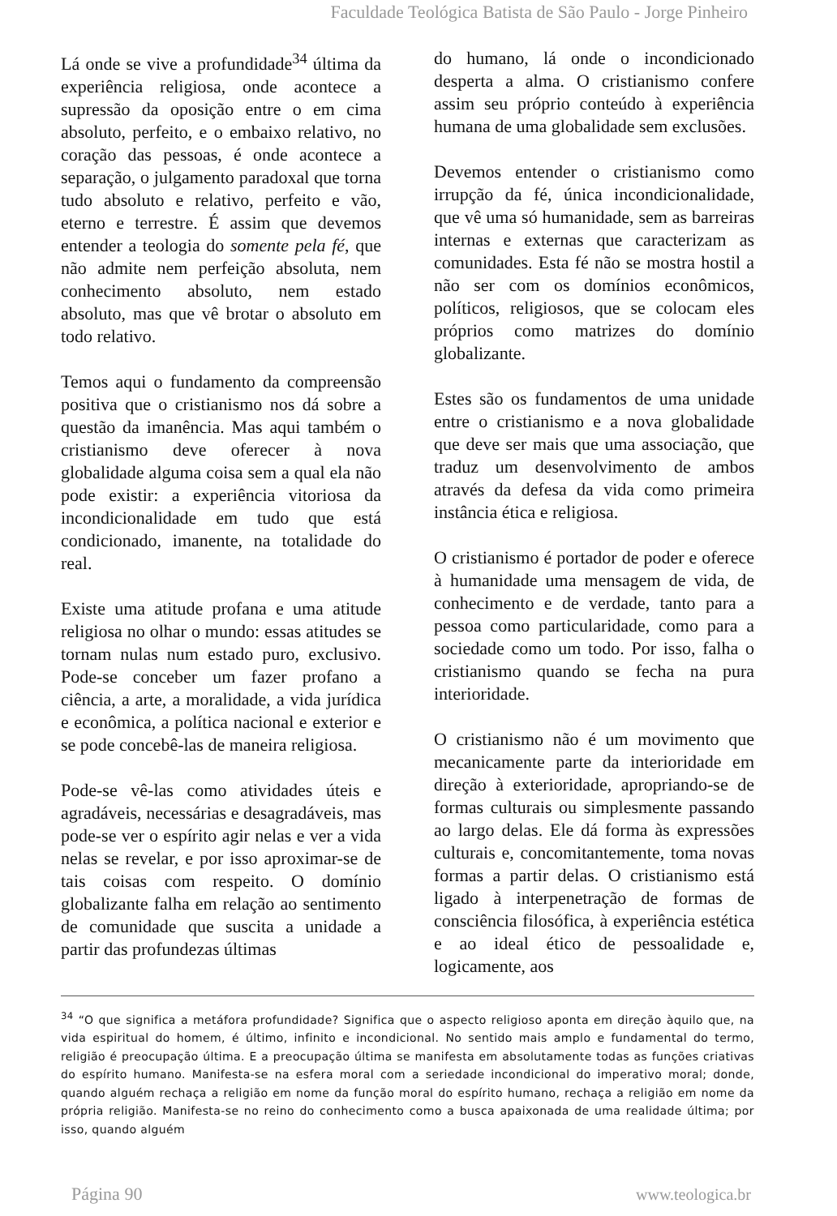Faculdade Teológica Batista de São Paulo - Jorge Pinheiro
Lá onde se vive a profundidade<sup>34</sup> última da experiência religiosa, onde acontece a supressão da oposição entre o em cima absoluto, perfeito, e o embaixo relativo, no coração das pessoas, é onde acontece a separação, o julgamento paradoxal que torna tudo absoluto e relativo, perfeito e vão, eterno e terrestre. É assim que devemos entender a teologia do somente pela fé, que não admite nem perfeição absoluta, nem conhecimento absoluto, nem estado absoluto, mas que vê brotar o absoluto em todo relativo.
Temos aqui o fundamento da compreensão positiva que o cristianismo nos dá sobre a questão da imanência. Mas aqui também o cristianismo deve oferecer à nova globalidade alguma coisa sem a qual ela não pode existir: a experiência vitoriosa da incondicionalidade em tudo que está condicionado, imanente, na totalidade do real.
Existe uma atitude profana e uma atitude religiosa no olhar o mundo: essas atitudes se tornam nulas num estado puro, exclusivo. Pode-se conceber um fazer profano a ciência, a arte, a moralidade, a vida jurídica e econômica, a política nacional e exterior e se pode concebê-las de maneira religiosa.
Pode-se vê-las como atividades úteis e agradáveis, necessárias e desagradáveis, mas pode-se ver o espírito agir nelas e ver a vida nelas se revelar, e por isso aproximar-se de tais coisas com respeito. O domínio globalizante falha em relação ao sentimento de comunidade que suscita a unidade a partir das profundezas últimas
do humano, lá onde o incondicionado desperta a alma. O cristianismo confere assim seu próprio conteúdo à experiência humana de uma globalidade sem exclusões.
Devemos entender o cristianismo como irrupção da fé, única incondicionalidade, que vê uma só humanidade, sem as barreiras internas e externas que caracterizam as comunidades. Esta fé não se mostra hostil a não ser com os domínios econômicos, políticos, religiosos, que se colocam eles próprios como matrizes do domínio globalizante.
Estes são os fundamentos de uma unidade entre o cristianismo e a nova globalidade que deve ser mais que uma associação, que traduz um desenvolvimento de ambos através da defesa da vida como primeira instância ética e religiosa.
O cristianismo é portador de poder e oferece à humanidade uma mensagem de vida, de conhecimento e de verdade, tanto para a pessoa como particularidade, como para a sociedade como um todo. Por isso, falha o cristianismo quando se fecha na pura interioridade.
O cristianismo não é um movimento que mecanicamente parte da interioridade em direção à exterioridade, apropriando-se de formas culturais ou simplesmente passando ao largo delas. Ele dá forma às expressões culturais e, concomitantemente, toma novas formas a partir delas. O cristianismo está ligado à interpenetração de formas de consciência filosófica, à experiência estética e ao ideal ético de pessoalidade e, logicamente, aos
<sup>34</sup> “O que significa a metáfora profundidade? Significa que o aspecto religioso aponta em direção àquilo que, na vida espiritual do homem, é último, infinito e incondicional. No sentido mais amplo e fundamental do termo, religião é preocupação última. E a preocupação última se manifesta em absolutamente todas as funções criativas do espírito humano. Manifesta-se na esfera moral com a seriedade incondicional do imperativo moral; donde, quando alguém rechaça a religião em nome da função moral do espírito humano, rechaça a religião em nome da própria religião. Manifesta-se no reino do conhecimento como a busca apaixonada de uma realidade última; por isso, quando alguém
Página 90 www.teologica.br